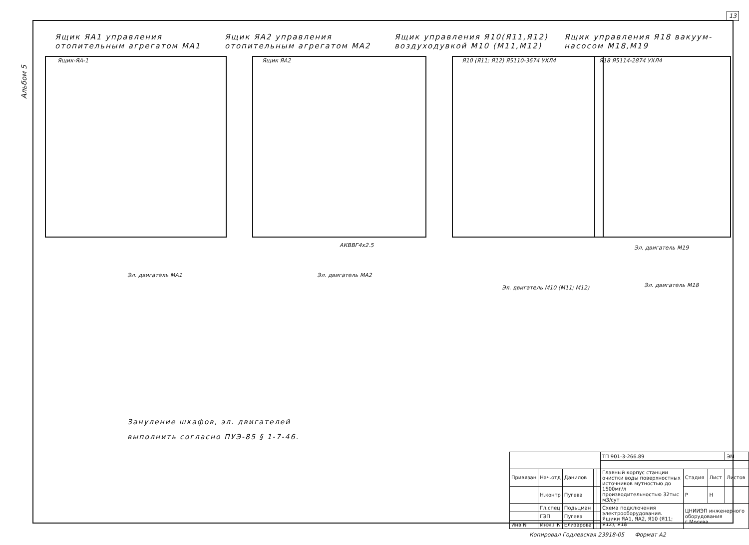13
Альбом 5
Ящик ЯА1 управления отопительным агрегатом МА1
Ящик ЯА2 управления отопительным агрегатом МА2
Ящик управления Я10(Я11,Я12) воздуходувкой М10 (М11,М12)
Ящик управления Я18 вакуум-насосом М18,М19
Ящик-ЯА-1 Ящик ЯА2 Я10 (Я11; Я12) Я5110-3674 УХЛ4 Я18 Я5114-2874 УХЛ4
Эл. двигатель МА1 Эл. двигатель МА2
Эл. двигатель М10 (М11; М12)
Эл. двигатель М19
Эл. двигатель М18
АКВВГ4х2.5
Зануление шкафов, эл. двигателей
выполнить согласно ПУЭ-85 § 1-7-46.
| | | | | | ТП 901-3-266.89 | | | ЭМ |
| Привязан | Нач.отд | Данилов | | | Главный корпус станции очистки воды поверхностных источников мутностью до 1500мг/л производительностью 32тыс м3/сут | Стадия | Лист | Листов |
| | Н.контр | Пугева | | | | Р | Н | |
| | Гл.спец | Подьцман | | | Схема подключения электрооборудования. Ящики ЯА1, ЯА2, Я10 (Я11; Я12), Я18 | ЦНИИЭП инженерного оборудования г.Москва | | |
| | ГЭП | Пугева | | | | | | |
| Инв N | Инж.ПК | Елизарова | | | | | | |
Копировал Годлевская 23918-05 Формат А2